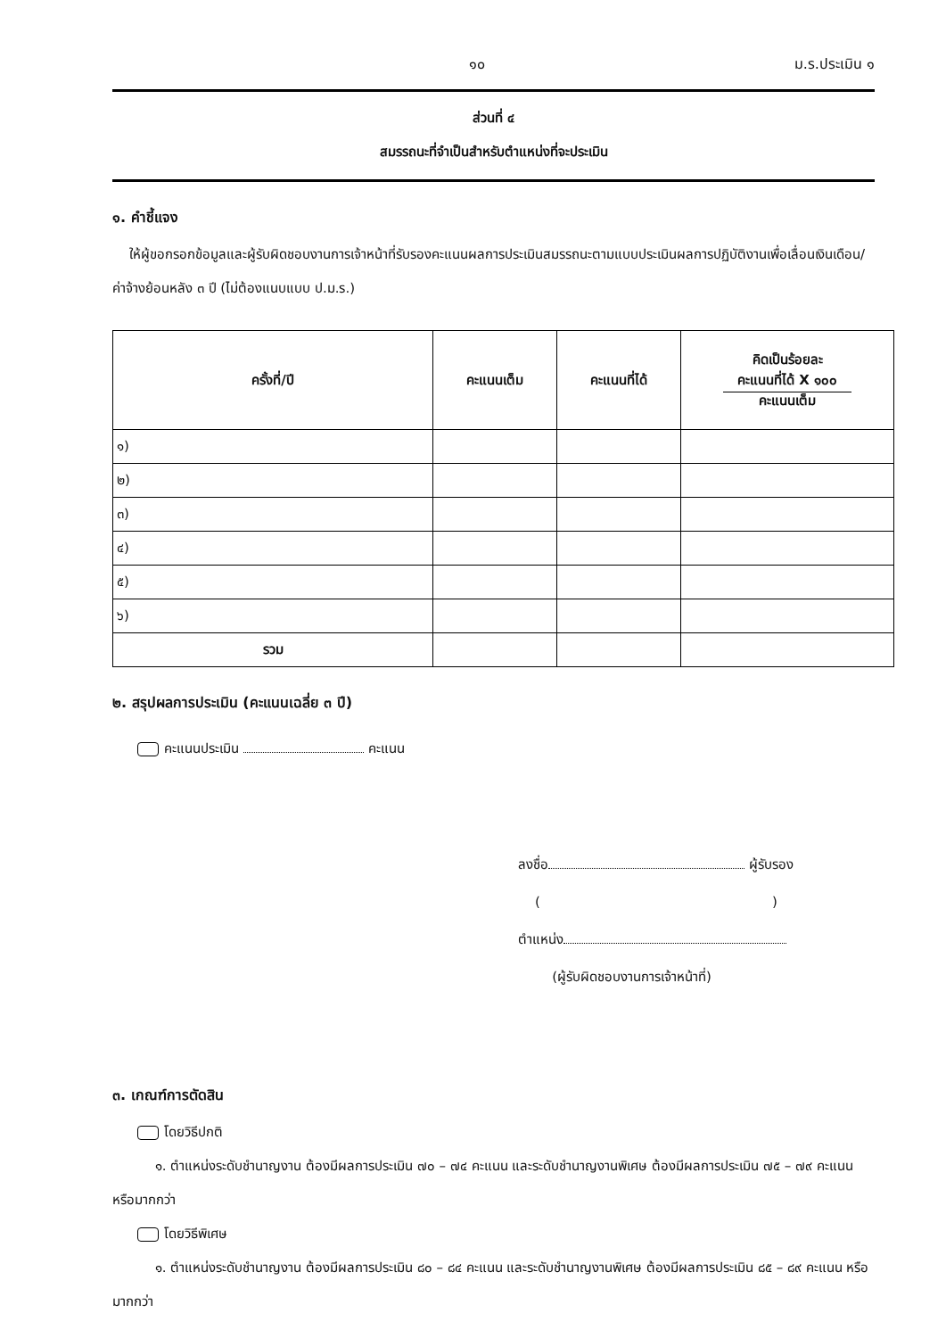๑๐ ม.ร.ประเมิน ๑
ส่วนที่ ๔
สมรรถนะที่จำเป็นสำหรับตำแหน่งที่จะประเมิน
๑. คำชี้แจง
ให้ผู้ขอกรอกข้อมูลและผู้รับผิดชอบงานการเจ้าหน้าที่รับรองคะแนนผลการประเมินสมรรถนะตามแบบประเมินผลการปฏิบัติงานเพื่อเลื่อนเงินเดือน/ค่าจ้างย้อนหลัง ๓ ปี (ไม่ต้องแนบแบบ ป.ม.ร.)
| ครั้งที่/ปี | คะแนนเต็ม | คะแนนที่ได้ | คิดเป็นร้อยละ คะแนนที่ได้ X ๑๐๐ คะแนนเต็ม |
| --- | --- | --- | --- |
| ๑) | | | |
| ๒) | | | |
| ๓) | | | |
| ๔) | | | |
| ๕) | | | |
| ๖) | | | |
| รวม | | | |
๒. สรุปผลการประเมิน (คะแนนเฉลี่ย ๓ ปี)
คะแนนประเมิน คะแนน
ลงชื่อ ผู้รับรอง
( )
ตำแหน่ง
(ผู้รับผิดชอบงานการเจ้าหน้าที่)
๓. เกณฑ์การตัดสิน
โดยวิธีปกติ
๑. ตำแหน่งระดับชำนาญงาน ต้องมีผลการประเมิน ๗๐ – ๗๔ คะแนน และระดับชำนาญงานพิเศษ ต้องมีผลการประเมิน ๗๕ – ๗๙ คะแนน หรือมากกว่า
โดยวิธีพิเศษ
๑. ตำแหน่งระดับชำนาญงาน ต้องมีผลการประเมิน ๘๐ – ๘๔ คะแนน และระดับชำนาญงานพิเศษ ต้องมีผลการประเมิน ๘๕ – ๘๙ คะแนน หรือมากกว่า